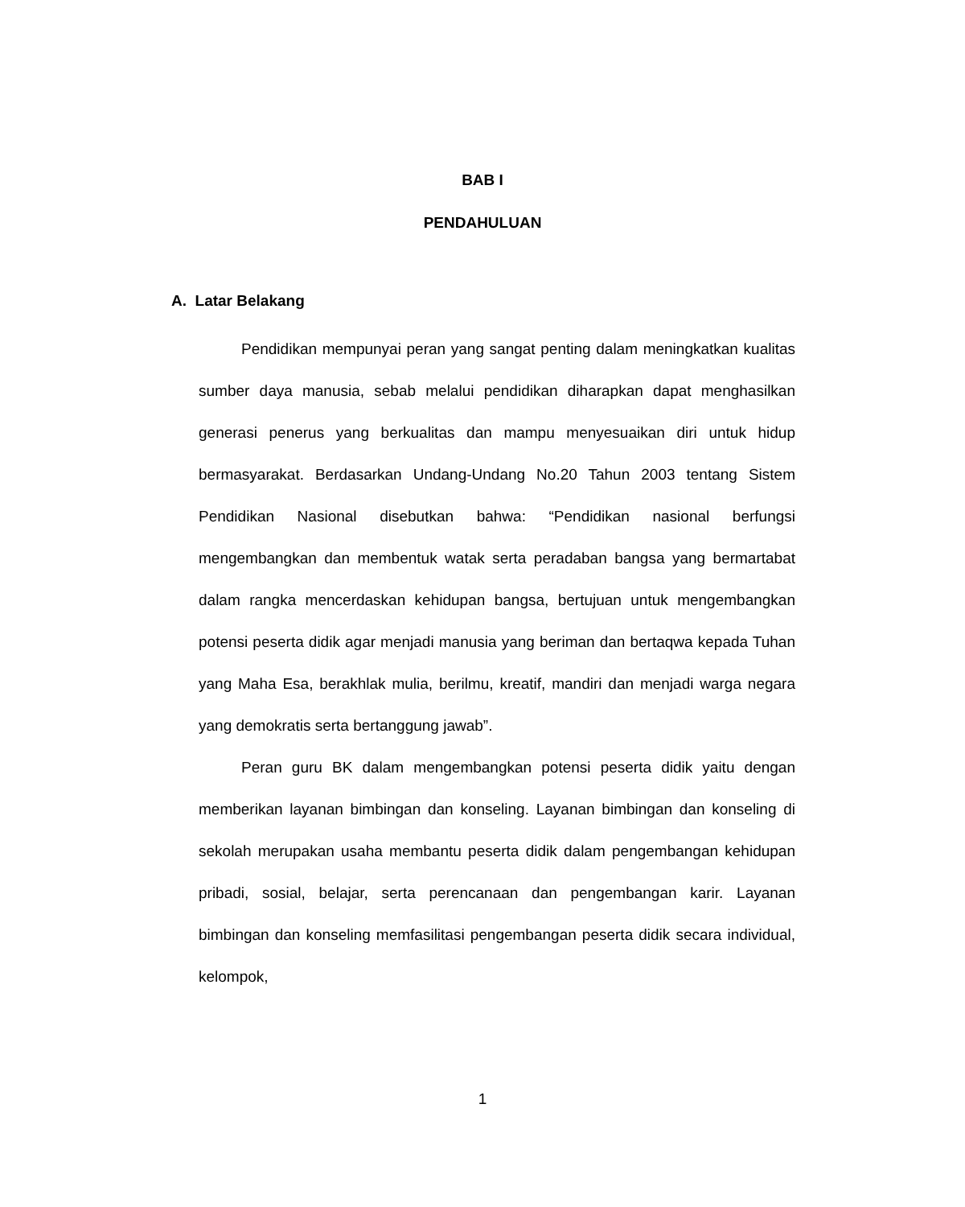BAB I
PENDAHULUAN
A. Latar Belakang
Pendidikan mempunyai peran yang sangat penting dalam meningkatkan kualitas sumber daya manusia, sebab melalui pendidikan diharapkan dapat menghasilkan generasi penerus yang berkualitas dan mampu menyesuaikan diri untuk hidup bermasyarakat. Berdasarkan Undang-Undang No.20 Tahun 2003 tentang Sistem Pendidikan Nasional disebutkan bahwa: “Pendidikan nasional berfungsi mengembangkan dan membentuk watak serta peradaban bangsa yang bermartabat dalam rangka mencerdaskan kehidupan bangsa, bertujuan untuk mengembangkan potensi peserta didik agar menjadi manusia yang beriman dan bertaqwa kepada Tuhan yang Maha Esa, berakhlak mulia, berilmu, kreatif, mandiri dan menjadi warga negara yang demokratis serta bertanggung jawab”.
Peran guru BK dalam mengembangkan potensi peserta didik yaitu dengan memberikan layanan bimbingan dan konseling. Layanan bimbingan dan konseling di sekolah merupakan usaha membantu peserta didik dalam pengembangan kehidupan pribadi, sosial, belajar, serta perencanaan dan pengembangan karir. Layanan bimbingan dan konseling memfasilitasi pengembangan peserta didik secara individual, kelompok,
1